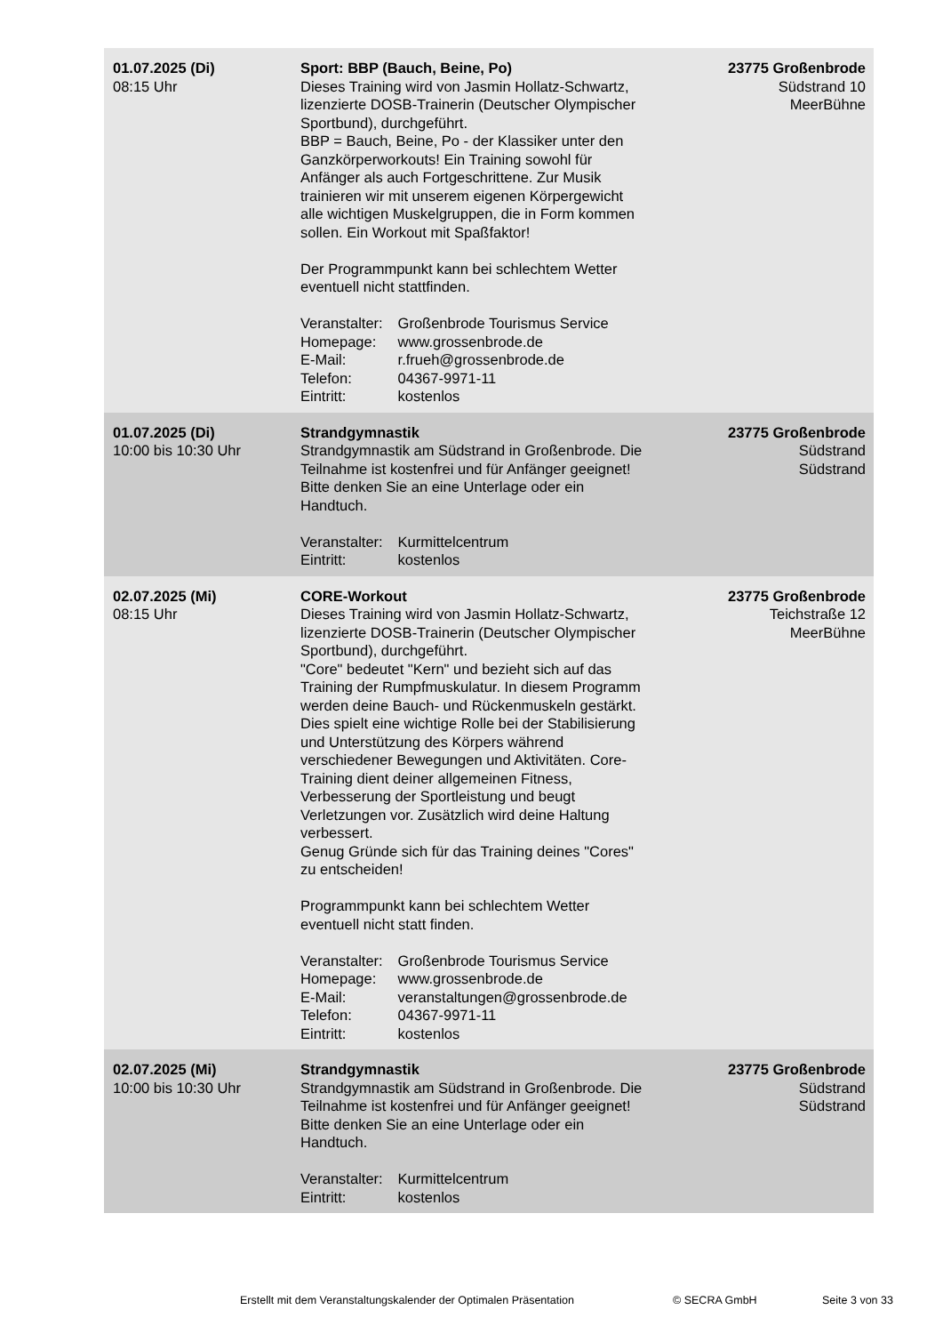| 01.07.2025 (Di) 08:15 Uhr | Sport: BBP (Bauch, Beine, Po) Dieses Training wird von Jasmin Hollatz-Schwartz, lizenzierte DOSB-Trainerin (Deutscher Olympischer Sportbund), durchgeführt. BBP = Bauch, Beine, Po - der Klassiker unter den Ganzkörperworkouts! Ein Training sowohl für Anfänger als auch Fortgeschrittene. Zur Musik trainieren wir mit unserem eigenen Körpergewicht alle wichtigen Muskelgruppen, die in Form kommen sollen. Ein Workout mit Spaßfaktor! Der Programmpunkt kann bei schlechtem Wetter eventuell nicht stattfinden. Veranstalter: Großenbrode Tourismus Service Homepage: www.grossenbrode.de E-Mail: r.frueh@grossenbrode.de Telefon: 04367-9971-11 Eintritt: kostenlos | 23775 Großenbrode Südstrand 10 MeerBühne |
| 01.07.2025 (Di) 10:00 bis 10:30 Uhr | Strandgymnastik Strandgymnastik am Südstrand in Großenbrode. Die Teilnahme ist kostenfrei und für Anfänger geeignet! Bitte denken Sie an eine Unterlage oder ein Handtuch. Veranstalter: Kurmittelcentrum Eintritt: kostenlos | 23775 Großenbrode Südstrand Südstrand |
| 02.07.2025 (Mi) 08:15 Uhr | CORE-Workout Dieses Training wird von Jasmin Hollatz-Schwartz, lizenzierte DOSB-Trainerin (Deutscher Olympischer Sportbund), durchgeführt. "Core" bedeutet "Kern" und bezieht sich auf das Training der Rumpfmuskulatur. In diesem Programm werden deine Bauch- und Rückenmuskeln gestärkt. Dies spielt eine wichtige Rolle bei der Stabilisierung und Unterstützung des Körpers während verschiedener Bewegungen und Aktivitäten. Core-Training dient deiner allgemeinen Fitness, Verbesserung der Sportleistung und beugt Verletzungen vor. Zusätzlich wird deine Haltung verbessert. Genug Gründe sich für das Training deines "Cores" zu entscheiden! Programmpunkt kann bei schlechtem Wetter eventuell nicht statt finden. Veranstalter: Großenbrode Tourismus Service Homepage: www.grossenbrode.de E-Mail: veranstaltungen@grossenbrode.de Telefon: 04367-9971-11 Eintritt: kostenlos | 23775 Großenbrode Teichstraße 12 MeerBühne |
| 02.07.2025 (Mi) 10:00 bis 10:30 Uhr | Strandgymnastik Strandgymnastik am Südstrand in Großenbrode. Die Teilnahme ist kostenfrei und für Anfänger geeignet! Bitte denken Sie an eine Unterlage oder ein Handtuch. Veranstalter: Kurmittelcentrum Eintritt: kostenlos | 23775 Großenbrode Südstrand Südstrand |
Erstellt mit dem Veranstaltungskalender der Optimalen Präsentation © SECRA GmbH Seite 3 von 33